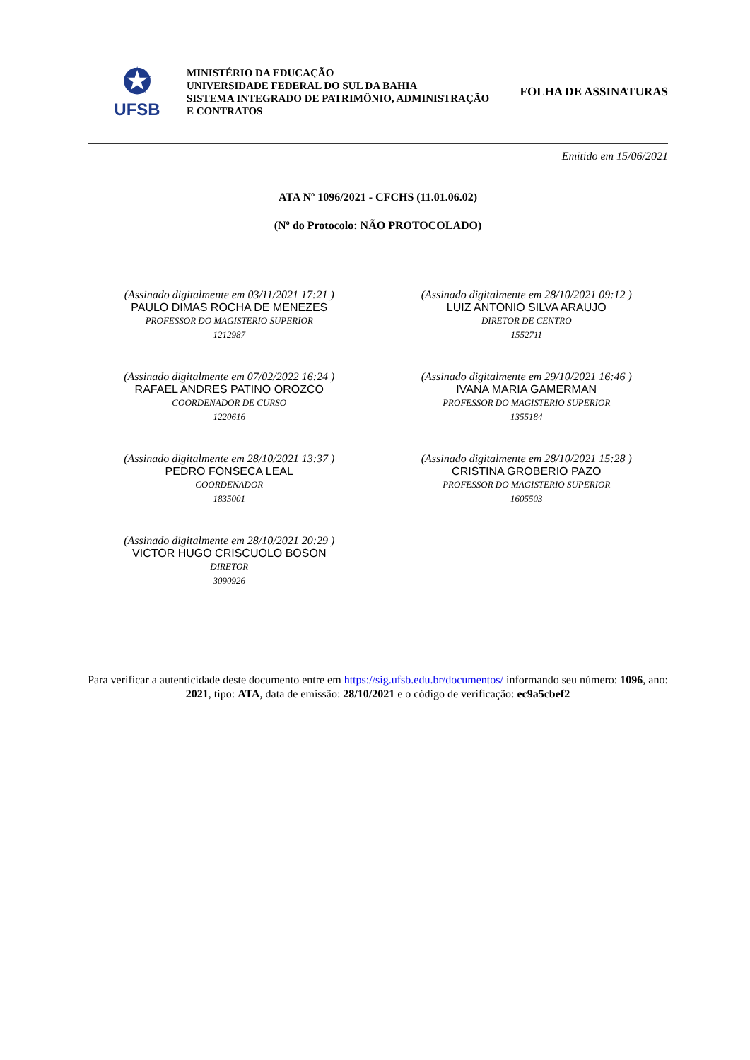✪
UFSB
MINISTÉRIO DA EDUCAÇÃO
UNIVERSIDADE FEDERAL DO SUL DA BAHIA
SISTEMA INTEGRADO DE PATRIMÔNIO, ADMINISTRAÇÃO
E CONTRATOS
FOLHA DE ASSINATURAS
Emitido em 15/06/2021
ATA Nº 1096/2021 - CFCHS (11.01.06.02)
(Nº do Protocolo: NÃO PROTOCOLADO)
(Assinado digitalmente em 03/11/2021 17:21 )
PAULO DIMAS ROCHA DE MENEZES
PROFESSOR DO MAGISTERIO SUPERIOR
1212987
(Assinado digitalmente em 28/10/2021 09:12 )
LUIZ ANTONIO SILVA ARAUJO
DIRETOR DE CENTRO
1552711
(Assinado digitalmente em 07/02/2022 16:24 )
RAFAEL ANDRES PATINO OROZCO
COORDENADOR DE CURSO
1220616
(Assinado digitalmente em 29/10/2021 16:46 )
IVANA MARIA GAMERMAN
PROFESSOR DO MAGISTERIO SUPERIOR
1355184
(Assinado digitalmente em 28/10/2021 13:37 )
PEDRO FONSECA LEAL
COORDENADOR
1835001
(Assinado digitalmente em 28/10/2021 15:28 )
CRISTINA GROBERIO PAZO
PROFESSOR DO MAGISTERIO SUPERIOR
1605503
(Assinado digitalmente em 28/10/2021 20:29 )
VICTOR HUGO CRISCUOLO BOSON
DIRETOR
3090926
Para verificar a autenticidade deste documento entre em https://sig.ufsb.edu.br/documentos/ informando seu número: 1096, ano: 2021, tipo: ATA, data de emissão: 28/10/2021 e o código de verificação: ec9a5cbef2